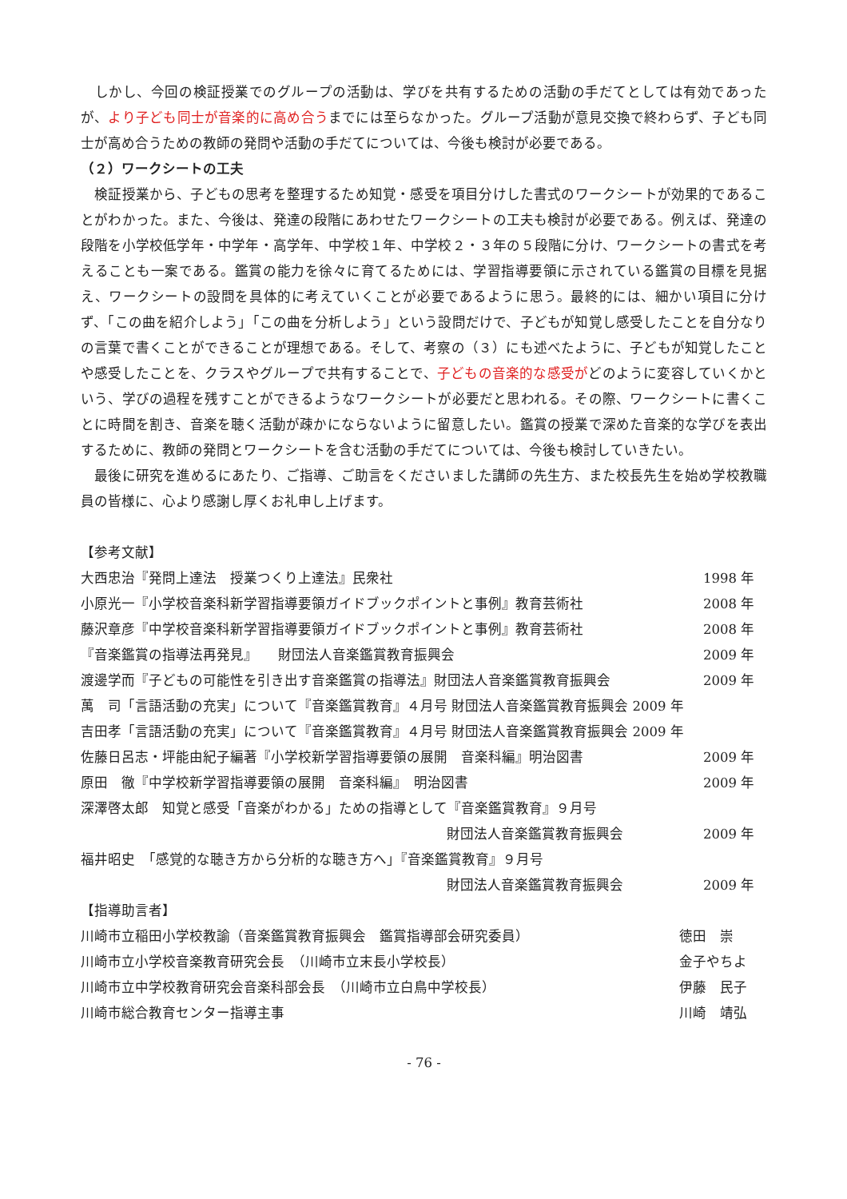しかし、今回の検証授業でのグループの活動は、学びを共有するための活動の手だてとしては有効であったが、より子ども同士が音楽的に高め合うまでには至らなかった。グループ活動が意見交換で終わらず、子ども同士が高め合うための教師の発問や活動の手だてについては、今後も検討が必要である。
（２）ワークシートの工夫
　検証授業から、子どもの思考を整理するため知覚・感受を項目分けした書式のワークシートが効果的であることがわかった。また、今後は、発達の段階にあわせたワークシートの工夫も検討が必要である。例えば、発達の段階を小学校低学年・中学年・高学年、中学校１年、中学校２・３年の５段階に分け、ワークシートの書式を考えることも一案である。鑑賞の能力を徐々に育てるためには、学習指導要領に示されている鑑賞の目標を見据え、ワークシートの設問を具体的に考えていくことが必要であるように思う。最終的には、細かい項目に分けず、「この曲を紹介しよう」「この曲を分析しよう」という設問だけで、子どもが知覚し感受したことを自分なりの言葉で書くことができることが理想である。そして、考察の（３）にも述べたように、子どもが知覚したことや感受したことを、クラスやグループで共有することで、子どもの音楽的な感受がどのように変容していくかという、学びの過程を残すことができるようなワークシートが必要だと思われる。その際、ワークシートに書くことに時間を割き、音楽を聴く活動が疎かにならないように留意したい。鑑賞の授業で深めた音楽的な学びを表出するために、教師の発問とワークシートを含む活動の手だてについては、今後も検討していきたい。
　最後に研究を進めるにあたり、ご指導、ご助言をくださいました講師の先生方、また校長先生を始め学校教職員の皆様に、心より感謝し厚くお礼申し上げます。
【参考文献】
大西忠治『発問上達法　授業つくり上達法』民衆社 1998 年
小原光一『小学校音楽科新学習指導要領ガイドブックポイントと事例』教育芸術社 2008 年
藤沢章彦『中学校音楽科新学習指導要領ガイドブックポイントと事例』教育芸術社 2008 年
『音楽鑑賞の指導法再発見』　　財団法人音楽鑑賞教育振興会 2009 年
渡邊学而『子どもの可能性を引き出す音楽鑑賞の指導法』財団法人音楽鑑賞教育振興会 2009 年
萬　司「言語活動の充実」について『音楽鑑賞教育』４月号 財団法人音楽鑑賞教育振興会 2009 年
吉田孝「言語活動の充実」について『音楽鑑賞教育』４月号 財団法人音楽鑑賞教育振興会 2009 年
佐藤日呂志・坪能由紀子編著『小学校新学習指導要領の展開　音楽科編』明治図書 2009 年
原田　徹『中学校新学習指導要領の展開　音楽科編』　明治図書 2009 年
深澤啓太郎　知覚と感受「音楽がわかる」ための指導として『音楽鑑賞教育』９月号
財団法人音楽鑑賞教育振興会 2009 年
福井昭史　「感覚的な聴き方から分析的な聴き方へ」『音楽鑑賞教育』９月号
財団法人音楽鑑賞教育振興会 2009 年
【指導助言者】
川崎市立稲田小学校教諭（音楽鑑賞教育振興会　鑑賞指導部会研究委員） 徳田　崇
川崎市立小学校音楽教育研究会長　（川崎市立末長小学校長） 金子やちよ
川崎市立中学校教育研究会音楽科部会長　（川崎市立白鳥中学校長） 伊藤　民子
川崎市総合教育センター指導主事 川崎　靖弘
- 76 -